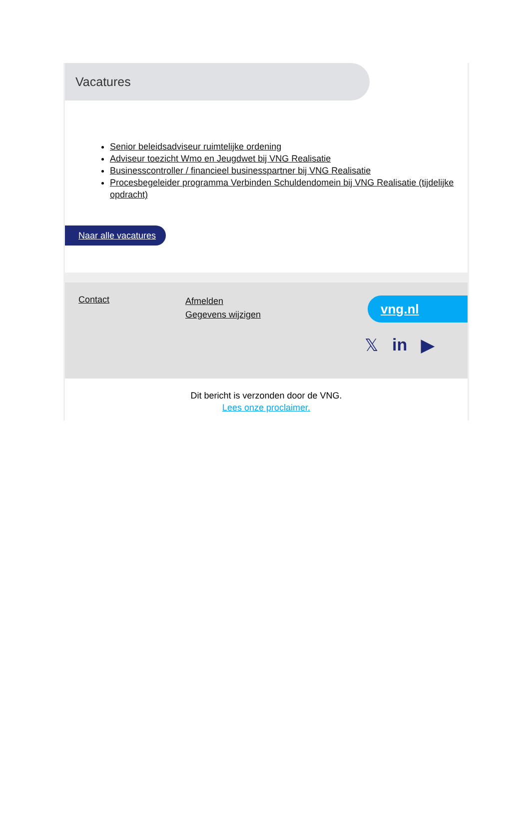Vacatures
Senior beleidsadviseur ruimtelijke ordening
Adviseur toezicht Wmo en Jeugdwet bij VNG Realisatie
Businesscontroller / financieel businesspartner bij VNG Realisatie
Procesbegeleider programma Verbinden Schuldendomein bij VNG Realisatie (tijdelijke opdracht)
Naar alle vacatures
Contact
Afmelden
Gegevens wijzigen
vng.nl
𝕏in ▶
Dit bericht is verzonden door de VNG.
Lees onze proclaimer.